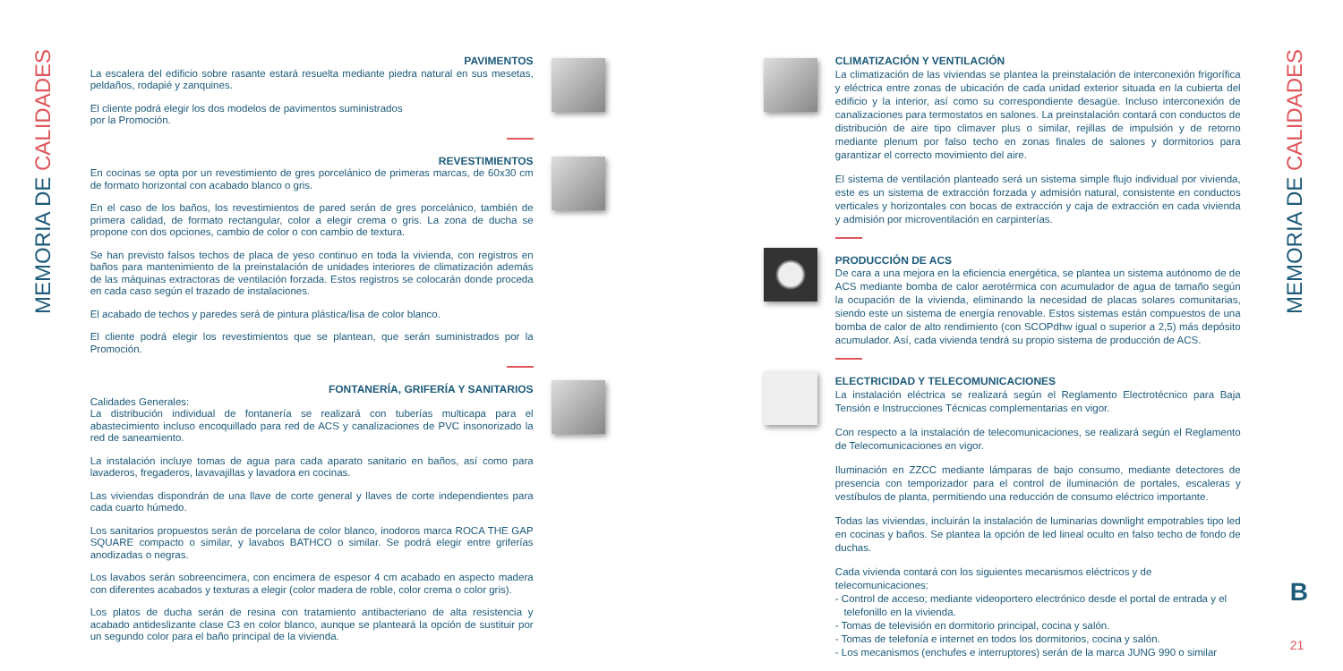MEMORIA DE CALIDADES
PAVIMENTOS
La escalera del edificio sobre rasante estará resuelta mediante piedra natural en sus mesetas, peldaños, rodapié y zanquines.
El cliente podrá elegir los dos modelos de pavimentos suministrados
por la Promoción.
REVESTIMIENTOS
En cocinas se opta por un revestimiento de gres porcelánico de primeras marcas, de 60x30 cm de formato horizontal con acabado blanco o gris.
En el caso de los baños, los revestimientos de pared serán de gres porcelánico, también de primera calidad, de formato rectangular, color a elegir crema o gris. La zona de ducha se propone con dos opciones, cambio de color o con cambio de textura.
Se han previsto falsos techos de placa de yeso continuo en toda la vivienda, con registros en baños para mantenimiento de la preinstalación de unidades interiores de climatización además de las máquinas extractoras de ventilación forzada. Estos registros se colocarán donde proceda en cada caso según el trazado de instalaciones.
El acabado de techos y paredes será de pintura plástica/lisa de color blanco.
El cliente podrá elegir los revestimientos que se plantean, que serán suministrados por la Promoción.
FONTANERÍA, GRIFERÍA Y SANITARIOS
Calidades Generales:
La distribución individual de fontanería se realizará con tuberías multicapa para el abastecimiento incluso encoquillado para red de ACS y canalizaciones de PVC insonorizado la red de saneamiento.
La instalación incluye tomas de agua para cada aparato sanitario en baños, así como para lavaderos, fregaderos, lavavajillas y lavadora en cocinas.
Las viviendas dispondrán de una llave de corte general y llaves de corte independientes para cada cuarto húmedo.
Los sanitarios propuestos serán de porcelana de color blanco, inodoros marca ROCA THE GAP SQUARE compacto o similar, y lavabos BATHCO o similar. Se podrá elegir entre griferías anodizadas o negras.
Los lavabos serán sobreencimera, con encimera de espesor 4 cm acabado en aspecto madera con diferentes acabados y texturas a elegir (color madera de roble, color crema o color gris).
Los platos de ducha serán de resina con tratamiento antibacteriano de alta resistencia y acabado antideslizante clase C3 en color blanco, aunque se planteará la opción de sustituir por un segundo color para el baño principal de la vivienda.
CLIMATIZACIÓN Y VENTILACIÓN
La climatización de las viviendas se plantea la preinstalación de interconexión frigorífica y eléctrica entre zonas de ubicación de cada unidad exterior situada en la cubierta del edificio y la interior, así como su correspondiente desagüe. Incluso interconexión de canalizaciones para termostatos en salones. La preinstalación contará con conductos de distribución de aire tipo climaver plus o similar, rejillas de impulsión y de retorno mediante plenum por falso techo en zonas finales de salones y dormitorios para garantizar el correcto movimiento del aire.
El sistema de ventilación planteado será un sistema simple flujo individual por vivienda, este es un sistema de extracción forzada y admisión natural, consistente en conductos verticales y horizontales con bocas de extracción y caja de extracción en cada vivienda y admisión por microventilación en carpinterías.
PRODUCCIÓN DE ACS
De cara a una mejora en la eficiencia energética, se plantea un sistema autónomo de de ACS mediante bomba de calor aerotérmica con acumulador de agua de tamaño según la ocupación de la vivienda, eliminando la necesidad de placas solares comunitarias, siendo este un sistema de energía renovable. Estos sistemas están compuestos de una bomba de calor de alto rendimiento (con SCOPdhw igual o superior a 2,5) más depósito acumulador. Así, cada vivienda tendrá su propio sistema de producción de ACS.
ELECTRICIDAD Y TELECOMUNICACIONES
La instalación eléctrica se realizará según el Reglamento Electrotécnico para Baja Tensión e Instrucciones Técnicas complementarias en vigor.
Con respecto a la instalación de telecomunicaciones, se realizará según el Reglamento de Telecomunicaciones en vigor.
Iluminación en ZZCC mediante lámparas de bajo consumo, mediante detectores de presencia con temporizador para el control de iluminación de portales, escaleras y vestíbulos de planta, permitiendo una reducción de consumo eléctrico importante.
Todas las viviendas, incluirán la instalación de luminarias downlight empotrables tipo led en cocinas y baños. Se plantea la opción de led lineal oculto en falso techo de fondo de duchas.
Cada vivienda contará con los siguientes mecanismos eléctricos y de telecomunicaciones:
- Control de acceso; mediante videoportero electrónico desde el portal de entrada y el
telefonillo en la vivienda.
- Tomas de televisión en dormitorio principal, cocina y salón.
- Tomas de telefonía e internet en todos los dormitorios, cocina y salón.
- Los mecanismos (enchufes e interruptores) serán de la marca JUNG 990 o similar
MEMORIA DE CALIDADES
B
21